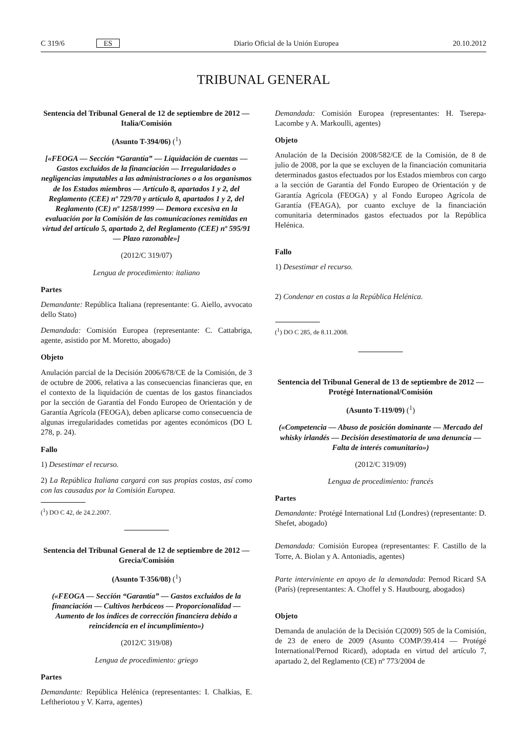C 319/6 ES Diario Oficial de la Unión Europea 20.10.2012
TRIBUNAL GENERAL
Sentencia del Tribunal General de 12 de septiembre de 2012 — Italia/Comisión
(Asunto T-394/06) (<sup>1</sup>)
[«FEOGA — Sección “Garantía” — Liquidación de cuentas — Gastos excluidos de la financiación — Irregularidades o negligencias imputables a las administraciones o a los organismos de los Estados miembros — Artículo 8, apartados 1 y 2, del Reglamento (CEE) nº 729/70 y artículo 8, apartados 1 y 2, del Reglamento (CE) nº 1258/1999 — Demora excesiva en la evaluación por la Comisión de las comunicaciones remitidas en virtud del artículo 5, apartado 2, del Reglamento (CEE) nº 595/91 — Plazo razonable»]
(2012/C 319/07)
Lengua de procedimiento: italiano
Partes
Demandante: República Italiana (representante: G. Aiello, avvocato dello Stato)
Demandada: Comisión Europea (representante: C. Cattabriga, agente, asistido por M. Moretto, abogado)
Objeto
Anulación parcial de la Decisión 2006/678/CE de la Comisión, de 3 de octubre de 2006, relativa a las consecuencias financieras que, en el contexto de la liquidación de cuentas de los gastos financiados por la sección de Garantía del Fondo Europeo de Orientación y de Garantía Agrícola (FEOGA), deben aplicarse como consecuencia de algunas irregularidades cometidas por agentes económicos (DO L 278, p. 24).
Fallo
1) Desestimar el recurso.
2) La República Italiana cargará con sus propias costas, así como con las causadas por la Comisión Europea.
(<sup>1</sup>) DO C 42, de 24.2.2007.
Sentencia del Tribunal General de 12 de septiembre de 2012 — Grecia/Comisión
(Asunto T-356/08) (<sup>1</sup>)
(«FEOGA — Sección “Garantía” — Gastos excluidos de la financiación — Cultivos herbáceos — Proporcionalidad — Aumento de los índices de corrección financiera debido a reincidencia en el incumplimiento»)
(2012/C 319/08)
Lengua de procedimiento: griego
Partes
Demandante: República Helénica (representantes: I. Chalkias, E. Leftheriotou y V. Karra, agentes)
Demandada: Comisión Europea (representantes: H. Tserepa-Lacombe y A. Markoulli, agentes)
Objeto
Anulación de la Decisión 2008/582/CE de la Comisión, de 8 de julio de 2008, por la que se excluyen de la financiación comunitaria determinados gastos efectuados por los Estados miembros con cargo a la sección de Garantía del Fondo Europeo de Orientación y de Garantía Agrícola (FEOGA) y al Fondo Europeo Agrícola de Garantía (FEAGA), por cuanto excluye de la financiación comunitaria determinados gastos efectuados por la República Helénica.
Fallo
1) Desestimar el recurso.
2) Condenar en costas a la República Helénica.
(<sup>1</sup>) DO C 285, de 8.11.2008.
Sentencia del Tribunal General de 13 de septiembre de 2012 — Protégé International/Comisión
(Asunto T-119/09) (<sup>1</sup>)
(«Competencia — Abuso de posición dominante — Mercado del whisky irlandés — Decisión desestimatoria de una denuncia — Falta de interés comunitario»)
(2012/C 319/09)
Lengua de procedimiento: francés
Partes
Demandante: Protégé International Ltd (Londres) (representante: D. Shefet, abogado)
Demandada: Comisión Europea (representantes: F. Castillo de la Torre, A. Biolan y A. Antoniadis, agentes)
Parte interviniente en apoyo de la demandada: Pernod Ricard SA (París) (representantes: A. Choffel y S. Hautbourg, abogados)
Objeto
Demanda de anulación de la Decisión C(2009) 505 de la Comisión, de 23 de enero de 2009 (Asunto COMP/39.414 — Protégé International/Pernod Ricard), adoptada en virtud del artículo 7, apartado 2, del Reglamento (CE) nº 773/2004 de